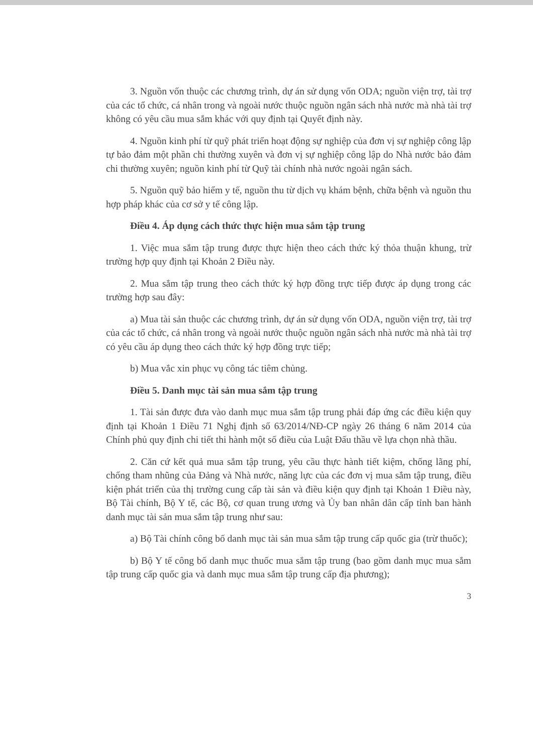3. Nguồn vốn thuộc các chương trình, dự án sử dụng vốn ODA; nguồn viện trợ, tài trợ của các tổ chức, cá nhân trong và ngoài nước thuộc nguồn ngân sách nhà nước mà nhà tài trợ không có yêu cầu mua sắm khác với quy định tại Quyết định này.
4. Nguồn kinh phí từ quỹ phát triển hoạt động sự nghiệp của đơn vị sự nghiệp công lập tự bảo đảm một phần chi thường xuyên và đơn vị sự nghiệp công lập do Nhà nước bảo đảm chi thường xuyên; nguồn kinh phí từ Quỹ tài chính nhà nước ngoài ngân sách.
5. Nguồn quỹ bảo hiểm y tế, nguồn thu từ dịch vụ khám bệnh, chữa bệnh và nguồn thu hợp pháp khác của cơ sở y tế công lập.
Điều 4. Áp dụng cách thức thực hiện mua sắm tập trung
1. Việc mua sắm tập trung được thực hiện theo cách thức ký thỏa thuận khung, trừ trường hợp quy định tại Khoản 2 Điều này.
2. Mua sắm tập trung theo cách thức ký hợp đồng trực tiếp được áp dụng trong các trường hợp sau đây:
a) Mua tài sản thuộc các chương trình, dự án sử dụng vốn ODA, nguồn viện trợ, tài trợ của các tổ chức, cá nhân trong và ngoài nước thuộc nguồn ngân sách nhà nước mà nhà tài trợ có yêu cầu áp dụng theo cách thức ký hợp đồng trực tiếp;
b) Mua vắc xin phục vụ công tác tiêm chủng.
Điều 5. Danh mục tài sản mua sắm tập trung
1. Tài sản được đưa vào danh mục mua sắm tập trung phải đáp ứng các điều kiện quy định tại Khoản 1 Điều 71 Nghị định số 63/2014/NĐ-CP ngày 26 tháng 6 năm 2014 của Chính phủ quy định chi tiết thi hành một số điều của Luật Đấu thầu về lựa chọn nhà thầu.
2. Căn cứ kết quả mua sắm tập trung, yêu cầu thực hành tiết kiệm, chống lãng phí, chống tham nhũng của Đảng và Nhà nước, năng lực của các đơn vị mua sắm tập trung, điều kiện phát triển của thị trường cung cấp tài sản và điều kiện quy định tại Khoản 1 Điều này, Bộ Tài chính, Bộ Y tế, các Bộ, cơ quan trung ương và Ủy ban nhân dân cấp tỉnh ban hành danh mục tài sản mua sắm tập trung như sau:
a) Bộ Tài chính công bố danh mục tài sản mua sắm tập trung cấp quốc gia (trừ thuốc);
b) Bộ Y tế công bố danh mục thuốc mua sắm tập trung (bao gồm danh mục mua sắm tập trung cấp quốc gia và danh mục mua sắm tập trung cấp địa phương);
3